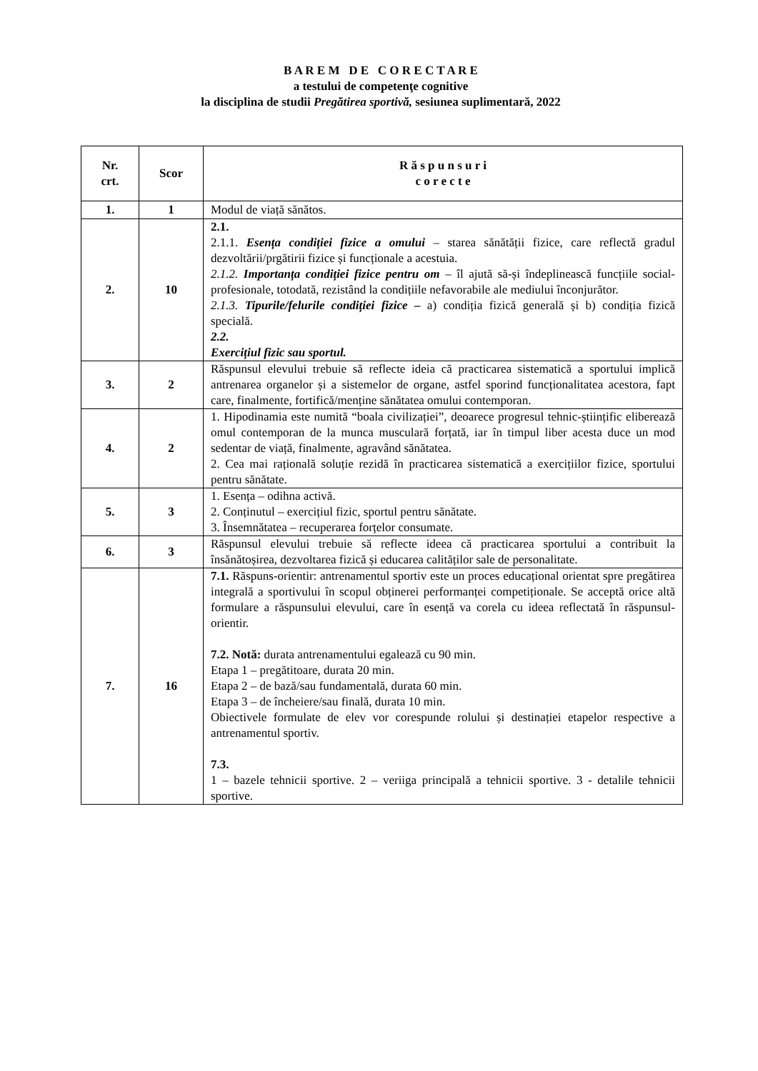B A R E M D E C O R E C T A R E
a testului de competenţe cognitive
la disciplina de studii Pregătirea sportivă, sesiunea suplimentară, 2022
| Nr. crt. | Scor | R ă s p u n s u r i c o r e c t e |
| --- | --- | --- |
| 1. | 1 | Modul de viață sănătos. |
| 2. | 10 | 2.1. 2.1.1. Esența condiției fizice a omului – starea sănătății fizice, care reflectă gradul dezvoltării/prgătirii fizice și funcționale a acestuia. 2.1.2. Importanța condiției fizice pentru om – îl ajută să-și îndeplinească funcțiile social-profesionale, totodată, rezistând la condițiile nefavorabile ale mediului înconjurător. 2.1.3. Tipurile/felurile condiției fizice – a) condiția fizică generală și b) condiția fizică specială. 2.2. Exercițiul fizic sau sportul. |
| 3. | 2 | Răspunsul elevului trebuie să reflecte ideia că practicarea sistematică a sportului implică antrenarea organelor și a sistemelor de organe, astfel sporind funcționalitatea acestora, fapt care, finalmente, fortifică/menține sănătatea omului contemporan. |
| 4. | 2 | 1. Hipodinamia este numită “boala civilizației”, deoarece progresul tehnic-științific eliberează omul contemporan de la munca musculară forțată, iar în timpul liber acesta duce un mod sedentar de viață, finalmente, agravând sănătatea. 2. Cea mai rațională soluție rezidă în practicarea sistematică a exercițiilor fizice, sportului pentru sănătate. |
| 5. | 3 | 1. Esența – odihna activă. 2. Conținutul – exercițiul fizic, sportul pentru sănătate. 3. Însemnătatea – recuperarea forțelor consumate. |
| 6. | 3 | Răspunsul elevului trebuie să reflecte ideea că practicarea sportului a contribuit la însănătoșirea, dezvoltarea fizică și educarea calităților sale de personalitate. |
| 7. | 16 | 7.1. Răspuns-orientir: antrenamentul sportiv este un proces educațional orientat spre pregătirea integrală a sportivului în scopul obținerei performanței competiționale. Se acceptă orice altă formulare a răspunsului elevului, care în esență va corela cu ideea reflectată în răspunsul-orientir. 7.2. Notă: durata antrenamentului egalează cu 90 min. Etapa 1 – pregătitoare, durata 20 min. Etapa 2 – de bază/sau fundamentală, durata 60 min. Etapa 3 – de încheiere/sau finală, durata 10 min. Obiectivele formulate de elev vor corespunde rolului și destinației etapelor respective a antrenamentul sportiv. 7.3. 1 – bazele tehnicii sportive. 2 – veriiga principală a tehnicii sportive. 3 - detalile tehnicii sportive. |